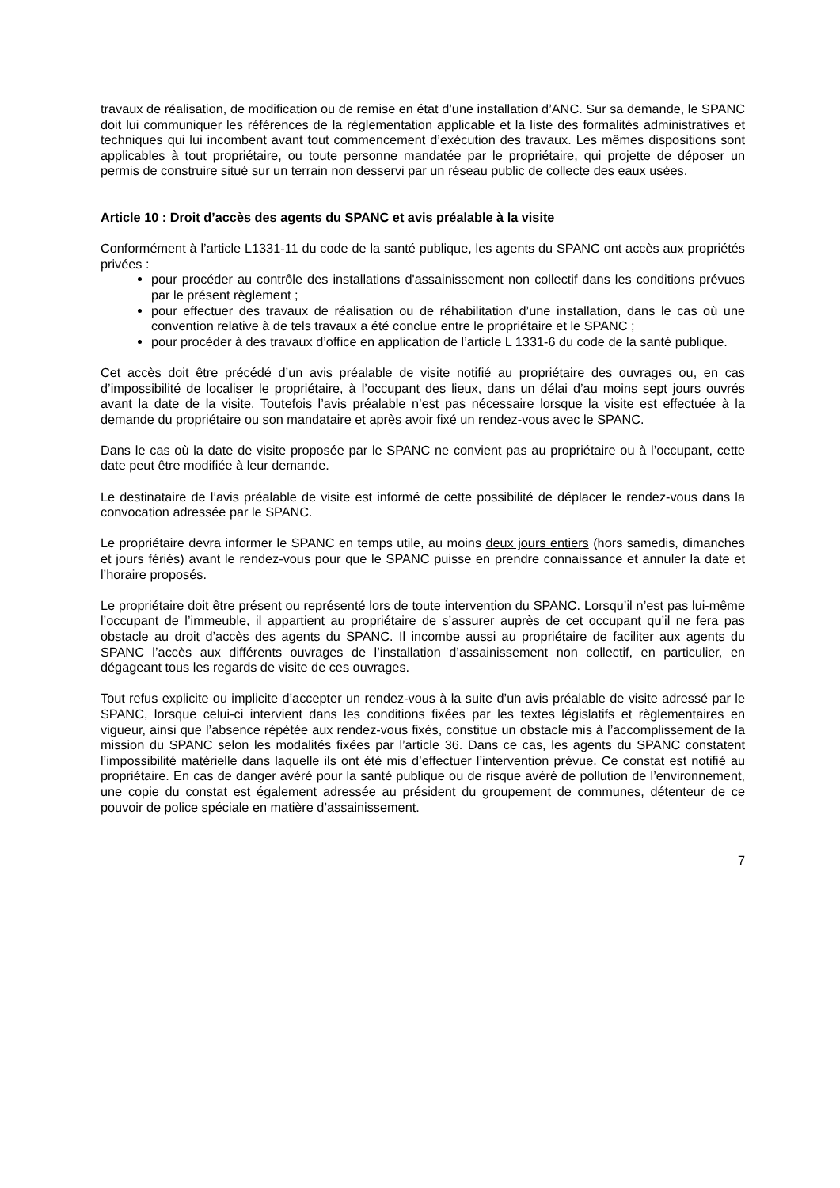travaux de réalisation, de modification ou de remise en état d’une installation d’ANC. Sur sa demande, le SPANC doit lui communiquer les références de la réglementation applicable et la liste des formalités administratives et techniques qui lui incombent avant tout commencement d’exécution des travaux. Les mêmes dispositions sont applicables à tout propriétaire, ou toute personne mandatée par le propriétaire, qui projette de déposer un permis de construire situé sur un terrain non desservi par un réseau public de collecte des eaux usées.
Article 10 : Droit d’accès des agents du SPANC et avis préalable à la visite
Conformément à l’article L1331-11 du code de la santé publique, les agents du SPANC ont accès aux propriétés privées :
pour procéder au contrôle des installations d'assainissement non collectif dans les conditions prévues par le présent règlement ;
pour effectuer des travaux de réalisation ou de réhabilitation d’une installation, dans le cas où une convention relative à de tels travaux a été conclue entre le propriétaire et le SPANC ;
pour procéder à des travaux d’office en application de l’article L 1331-6 du code de la santé publique.
Cet accès doit être précédé d’un avis préalable de visite notifié au propriétaire des ouvrages ou, en cas d’impossibilité de localiser le propriétaire, à l’occupant des lieux, dans un délai d’au moins sept jours ouvrés avant la date de la visite. Toutefois l’avis préalable n’est pas nécessaire lorsque la visite est effectuée à la demande du propriétaire ou son mandataire et après avoir fixé un rendez-vous avec le SPANC.
Dans le cas où la date de visite proposée par le SPANC ne convient pas au propriétaire ou à l’occupant, cette date peut être modifiée à leur demande.
Le destinataire de l’avis préalable de visite est informé de cette possibilité de déplacer le rendez-vous dans la convocation adressée par le SPANC.
Le propriétaire devra informer le SPANC en temps utile, au moins deux jours entiers (hors samedis, dimanches et jours fériés) avant le rendez-vous pour que le SPANC puisse en prendre connaissance et annuler la date et l’horaire proposés.
Le propriétaire doit être présent ou représenté lors de toute intervention du SPANC. Lorsqu’il n’est pas lui-même l’occupant de l’immeuble, il appartient au propriétaire de s’assurer auprès de cet occupant qu’il ne fera pas obstacle au droit d’accès des agents du SPANC. Il incombe aussi au propriétaire de faciliter aux agents du SPANC l’accès aux différents ouvrages de l’installation d’assainissement non collectif, en particulier, en dégageant tous les regards de visite de ces ouvrages.
Tout refus explicite ou implicite d’accepter un rendez-vous à la suite d’un avis préalable de visite adressé par le SPANC, lorsque celui-ci intervient dans les conditions fixées par les textes législatifs et règlementaires en vigueur, ainsi que l’absence répétée aux rendez-vous fixés, constitue un obstacle mis à l’accomplissement de la mission du SPANC selon les modalités fixées par l’article 36. Dans ce cas, les agents du SPANC constatent l’impossibilité matérielle dans laquelle ils ont été mis d’effectuer l’intervention prévue. Ce constat est notifié au propriétaire. En cas de danger avéré pour la santé publique ou de risque avéré de pollution de l’environnement, une copie du constat est également adressée au président du groupement de communes, détenteur de ce pouvoir de police spéciale en matière d’assainissement.
7